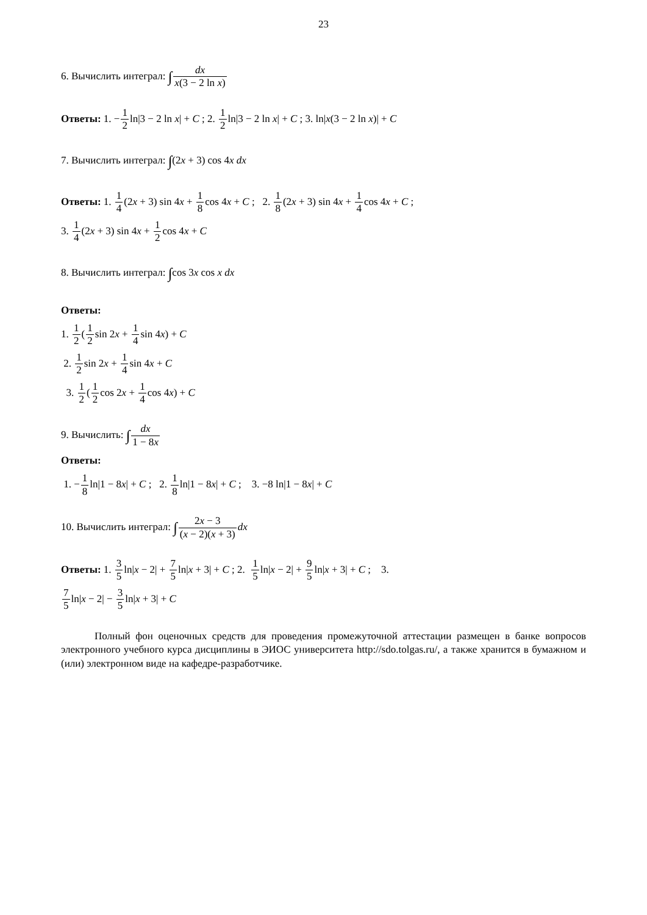23
6. Вычислить интеграл: ∫dx x(3 − 2 ln x)
Ответы: 1. −1 2ln|3 − 2 ln x| + C ; 2. 1 2ln|3 − 2 ln x| + C ; 3. ln|x(3 − 2 ln x)| + C
7. Вычислить интеграл: ∫(2x + 3) cos 4x dx
Ответы: 1. 1 4(2x + 3) sin 4x + 1 8cos 4x + C ; 2. 1 8(2x + 3) sin 4x + 1 4cos 4x + C ;
3. 1 4(2x + 3) sin 4x + 1 2cos 4x + C
8. Вычислить интеграл: ∫cos 3x cos x dx
Ответы:
1. 1 2(1 2sin 2x + 1 4sin 4x) + C
2. 1 2sin 2x + 1 4sin 4x + C
3. 1 2(1 2cos 2x + 1 4cos 4x) + C
9. Вычислить: ∫dx 1 − 8x
Ответы:
1. −1 8ln|1 − 8x| + C ; 2. 1 8ln|1 − 8x| + C ; 3. −8 ln|1 − 8x| + C
10. Вычислить интеграл: ∫2x − 3 (x − 2)(x + 3) dx
Ответы: 1. 3 5ln|x − 2| + 7 5ln|x + 3| + C ; 2. 1 5ln|x − 2| + 9 5ln|x + 3| + C ; 3.
7 5ln|x − 2| − 3 5ln|x + 3| + C
Полный фон оценочных средств для проведения промежуточной аттестации размещен в банке вопросов электронного учебного курса дисциплины в ЭИОС университета http://sdo.tolgas.ru/, а также хранится в бумажном и (или) электронном виде на кафедре-разработчике.